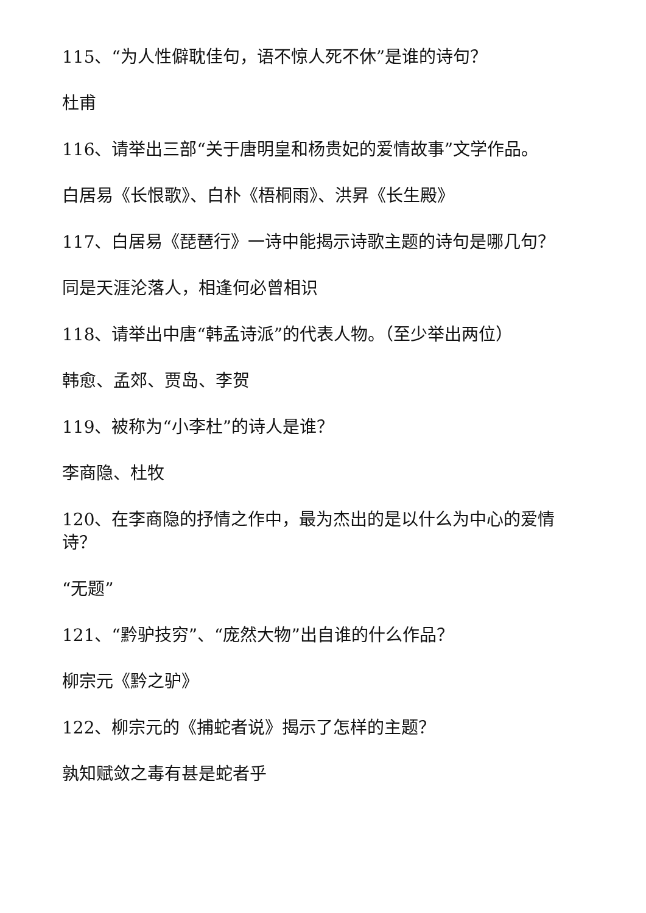115、“为人性僻耽佳句，语不惊人死不休”是谁的诗句？
杜甫
116、请举出三部“关于唐明皇和杨贵妃的爱情故事”文学作品。
白居易《长恨歌》、白朴《梧桐雨》、洪昇《长生殿》
117、白居易《琵琶行》一诗中能揭示诗歌主题的诗句是哪几句？
同是天涯沦落人，相逢何必曾相识
118、请举出中唐“韩孟诗派”的代表人物。（至少举出两位）
韩愈、孟郊、贾岛、李贺
119、被称为“小李杜”的诗人是谁？
李商隐、杜牧
120、在李商隐的抒情之作中，最为杰出的是以什么为中心的爱情诗？
“无题”
121、“黔驴技穷”、“庞然大物”出自谁的什么作品？
柳宗元《黔之驴》
122、柳宗元的《捕蛇者说》揭示了怎样的主题？
孰知赋敛之毒有甚是蛇者乎